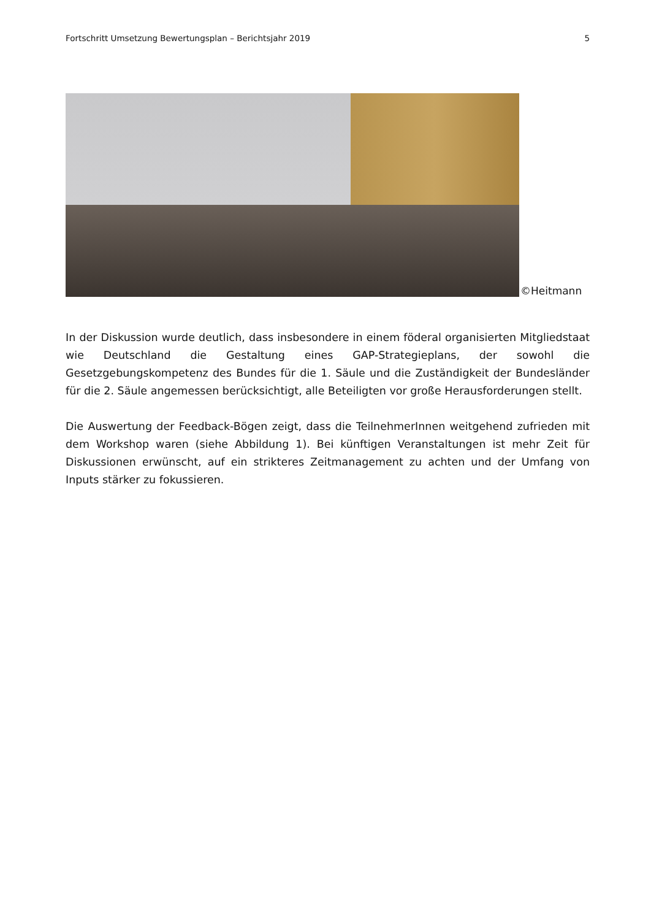Fortschritt Umsetzung Bewertungsplan – Berichtsjahr 2019 5
©Heitmann
In der Diskussion wurde deutlich, dass insbesondere in einem föderal organisierten Mitgliedstaat wie Deutschland die Gestaltung eines GAP-Strategieplans, der sowohl die Gesetzgebungskompetenz des Bundes für die 1. Säule und die Zuständigkeit der Bundesländer für die 2. Säule angemessen berücksichtigt, alle Beteiligten vor große Herausforderungen stellt.
Die Auswertung der Feedback-Bögen zeigt, dass die TeilnehmerInnen weitgehend zufrieden mit dem Workshop waren (siehe Abbildung 1). Bei künftigen Veranstaltungen ist mehr Zeit für Diskussionen erwünscht, auf ein strikteres Zeitmanagement zu achten und der Umfang von Inputs stärker zu fokussieren.